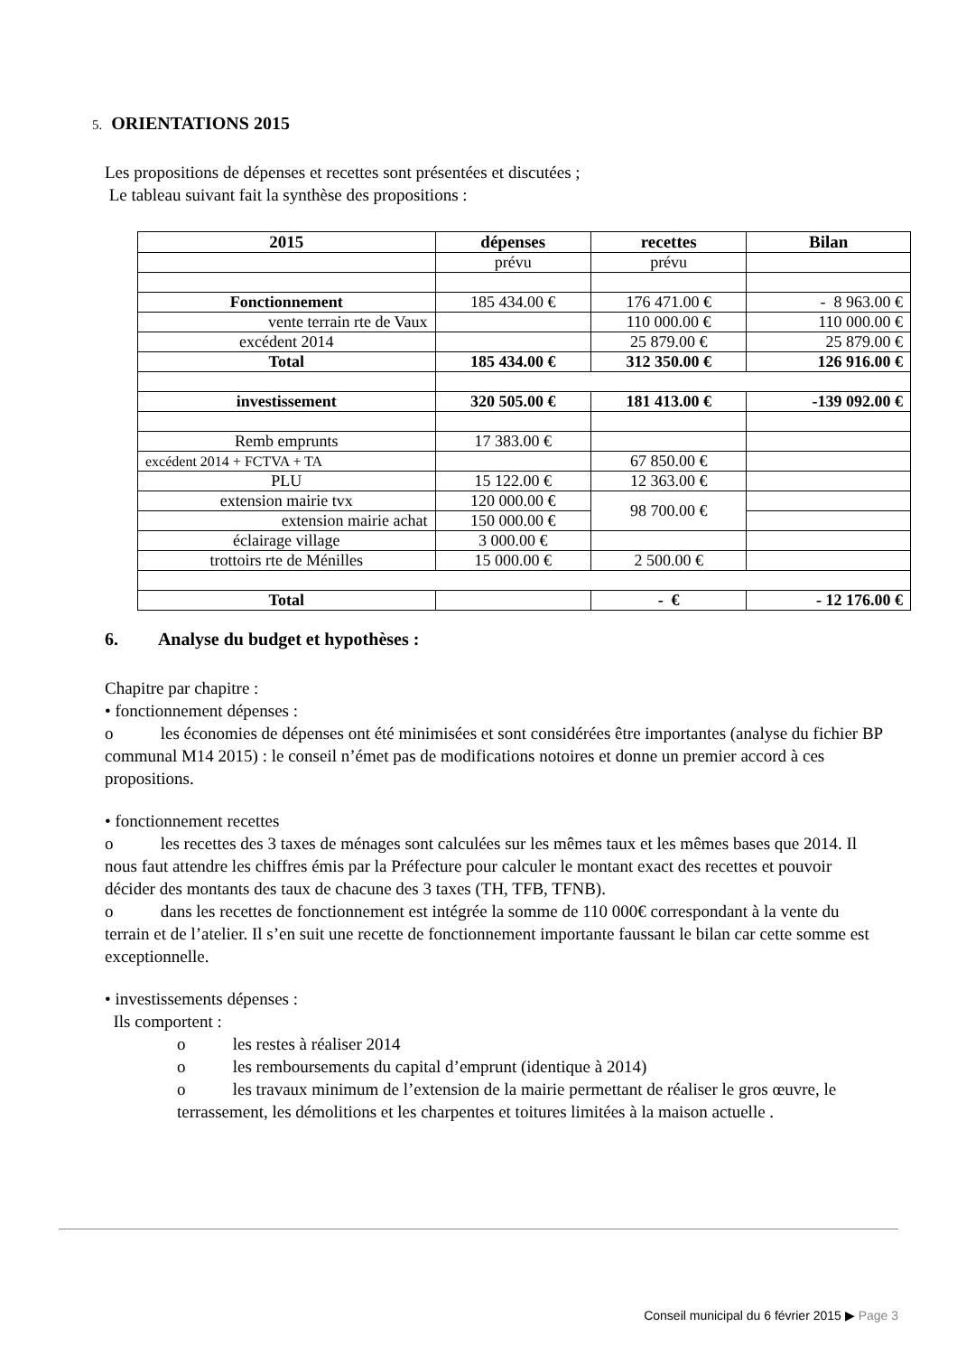5. ORIENTATIONS 2015
Les propositions de dépenses et recettes sont présentées et discutées ;
Le tableau suivant fait la synthèse des propositions :
| 2015 | dépenses | recettes | Bilan |
| --- | --- | --- | --- |
| | prévu | prévu | |
| Fonctionnement | 185 434.00 € | 176 471.00 € | - 8 963.00 € |
| vente terrain rte de Vaux | | 110 000.00 € | 110 000.00 € |
| excédent 2014 | | 25 879.00 € | 25 879.00 € |
| Total | 185 434.00 € | 312 350.00 € | 126 916.00 € |
| investissement | 320 505.00 € | 181 413.00 € | -139 092.00 € |
| Remb emprunts | 17 383.00 € | | |
| excédent 2014 + FCTVA + TA | | 67 850.00 € | |
| PLU | 15 122.00 € | 12 363.00 € | |
| extension mairie tvx | 120 000.00 € | 98 700.00 € | |
| extension mairie achat | 150 000.00 € | | |
| éclairage village | 3 000.00 € | | |
| trottoirs rte de Ménilles | 15 000.00 € | 2 500.00 € | |
| Total | | - € | - 12 176.00 € |
6. Analyse du budget et hypothèses :
Chapitre par chapitre :
• fonctionnement dépenses :
o les économies de dépenses ont été minimisées et sont considérées être importantes (analyse du fichier BP communal M14 2015) : le conseil n’émet pas de modifications notoires et donne un premier accord à ces propositions.
• fonctionnement recettes
o les recettes des 3 taxes de ménages sont calculées sur les mêmes taux et les mêmes bases que 2014. Il nous faut attendre les chiffres émis par la Préfecture pour calculer le montant exact des recettes et pouvoir décider des montants des taux de chacune des 3 taxes (TH, TFB, TFNB).
o dans les recettes de fonctionnement est intégrée la somme de 110 000€ correspondant à la vente du terrain et de l’atelier. Il s’en suit une recette de fonctionnement importante faussant le bilan car cette somme est exceptionnelle.
• investissements dépenses :
Ils comportent :
o les restes à réaliser 2014
o les remboursements du capital d’emprunt (identique à 2014)
o les travaux minimum de l’extension de la mairie permettant de réaliser le gros œuvre, le terrassement, les démolitions et les charpentes et toitures limitées à la maison actuelle .
Conseil municipal du 6 février 2015 ▶ Page 3